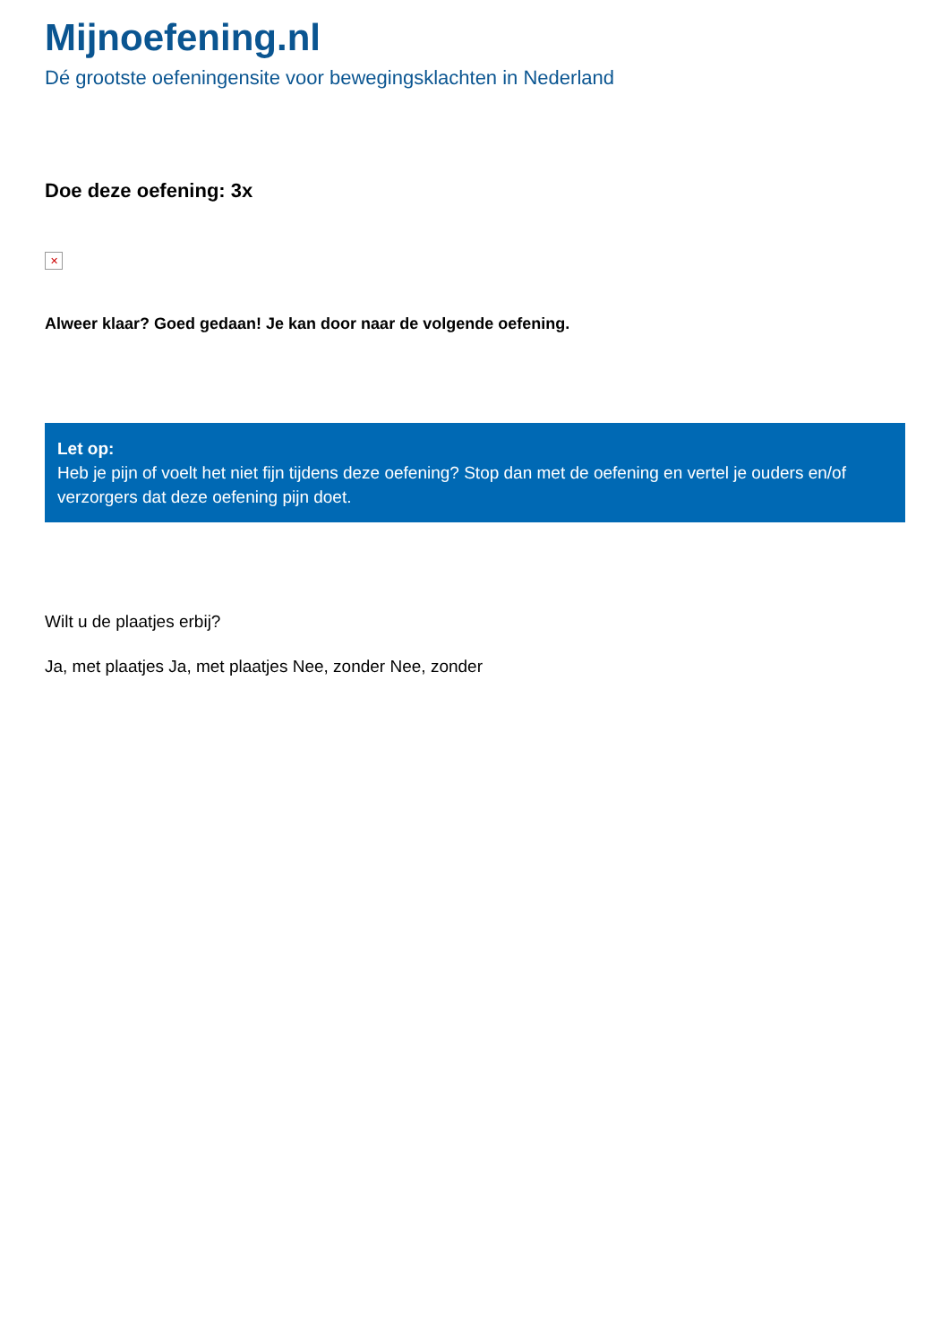Mijnoefening.nl
Dé grootste oefeningensite voor bewegingsklachten in Nederland
Doe deze oefening: 3x
✕
Alweer klaar? Goed gedaan! Je kan door naar de volgende oefening.
Let op:
Heb je pijn of voelt het niet fijn tijdens deze oefening? Stop dan met de oefening en vertel je ouders en/of verzorgers dat deze oefening pijn doet.
Wilt u de plaatjes erbij?
Ja, met plaatjes Ja, met plaatjes Nee, zonder Nee, zonder